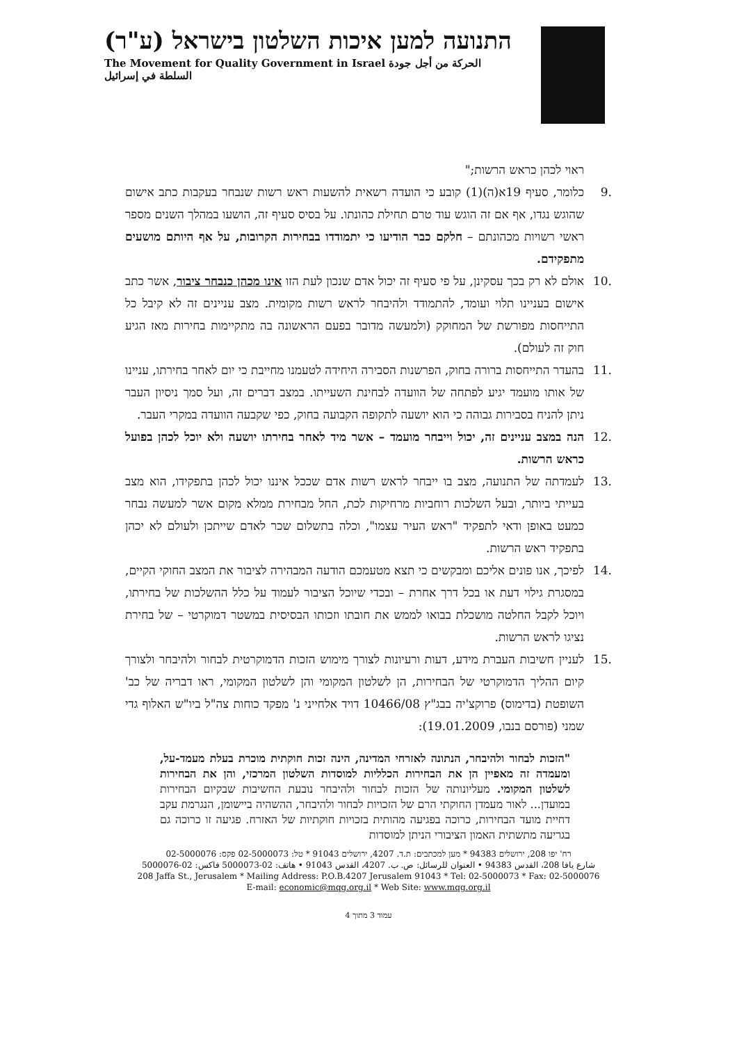התנועה למען איכות השלטון בישראל (ע"ר)
The Movement for Quality Government in Israel الحركة من أجل جودة السلطة في إسرائيل
ראוי לכהן כראש הרשות;"
.9 כלומר, סעיף 19א(ה)(1) קובע כי הועדה רשאית להשעות ראש רשות שנבחר בעקבות כתב אישום שהוגש נגדו, אף אם זה הוגש עוד טרם תחילת כהונתו. על בסיס סעיף זה, הושעו במהלך השנים מספר ראשי רשויות מכהונתם – חלקם כבר הודיעו כי יתמודדו בבחירות הקרובות, על אף היותם מושעים מתפקידם.
.10 אולם לא רק בכך עסקינן, על פי סעיף זה יכול אדם שנכון לעת הזו אינו מכהן כנבחר ציבור, אשר כתב אישום בעניינו תלוי ועומד, להתמודד ולהיבחר לראש רשות מקומית. מצב עניינים זה לא קיבל כל התייחסות מפורשת של המחוקק (ולמעשה מדובר בפעם הראשונה בה מתקיימות בחירות מאז הגיע חוק זה לעולם).
.11 בהעדר התייחסות ברורה בחוק, הפרשנות הסבירה היחידה לטעמנו מחייבת כי יום לאחר בחירתו, עניינו של אותו מועמד יגיע לפתחה של הוועדה לבחינת השעייתו. במצב דברים זה, ועל סמך ניסיון העבר ניתן להניח בסבירות גבוהה כי הוא יושעה לתקופה הקבועה בחוק, כפי שקבעה הוועדה במקרי העבר.
.12 הנה במצב עניינים זה, יכול וייבחר מועמד – אשר מיד לאחר בחירתו יושעה ולא יוכל לכהן בפועל כראש הרשות.
.13 לעמדתה של התנועה, מצב בו ייבחר לראש רשות אדם שככל איננו יכול לכהן בתפקידו, הוא מצב בעייתי ביותר, ובעל השלכות רוחביות מרחיקות לכת, החל מבחירת ממלא מקום אשר למעשה נבחר כמעט באופן ודאי לתפקיד "ראש העיר עצמו", וכלה בתשלום שכר לאדם שייתכן ולעולם לא יכהן בתפקיד ראש הרשות.
.14 לפיכך, אנו פונים אליכם ומבקשים כי תצא מטעמכם הודעה המבהירה לציבור את המצב החוקי הקיים, במסגרת גילוי דעת או בכל דרך אחרת – ובכדי שיוכל הציבור לעמוד על כלל ההשלכות של בחירתו, ויוכל לקבל החלטה מושכלת בבואו לממש את חובתו וזכותו הבסיסית במשטר דמוקרטי – של בחירת נציגו לראש הרשות.
.15 לעניין חשיבות העברת מידע, דעות ורעיונות לצורך מימוש הזכות הדמוקרטית לבחור ולהיבחר ולצורך קיום ההליך הדמוקרטי של הבחירות, הן לשלטון המקומי והן לשלטון המקומי, ראו דבריה של כב' השופטת (בדימוס) פרוקצ'יה בבג"ץ 10466/08 דויד אלחייני נ' מפקד כוחות צה"ל ביו"ש האלוף גדי שמני (פורסם בנבו, 19.01.2009):
"הזכות לבחור ולהיבחר, הנתונה לאזרחי המדינה, הינה זכות חוקתית מוכרת בעלת מעמד-על, ומעמדה זה מאפיין הן את הבחירות הכלליות למוסדות השלטון המרכזי, והן את הבחירות לשלטון המקומי. מעליונותה של הזכות לבחור ולהיבחר נובעת החשיבות שבקיום הבחירות במועדן... לאור מעמדן החוקתי הרם של הזכויות לבחור ולהיבחר, ההשהיה ביישומן, הנגרמת עקב דחיית מועד הבחירות, כרוכה בפגיעה מהותית בזכויות חוקתיות של האזרח. פגיעה זו כרוכה גם בגריעה מתשתית האמון הציבורי הניתן למוסדות
רח' יפו 208, ירושלים 94383 * מען למכתבים: ת.ד. 4207, ירושלים 91043 * טל: 02-5000073 פקס: 02-5000076
شارع يافا 208، القدس 94383 • العنوان للرسائل: ص. ب. 4207، القدس 91043 • هاتف: 02-5000073 فاكس: 02-5000076
208 Jaffa St., Jerusalem * Mailing Address: P.O.B.4207 Jerusalem 91043 * Tel: 02-5000073 * Fax: 02-5000076
E-mail: economic@mqg.org.il * Web Site: www.mqg.org.il
עמוד 3 מתוך 4